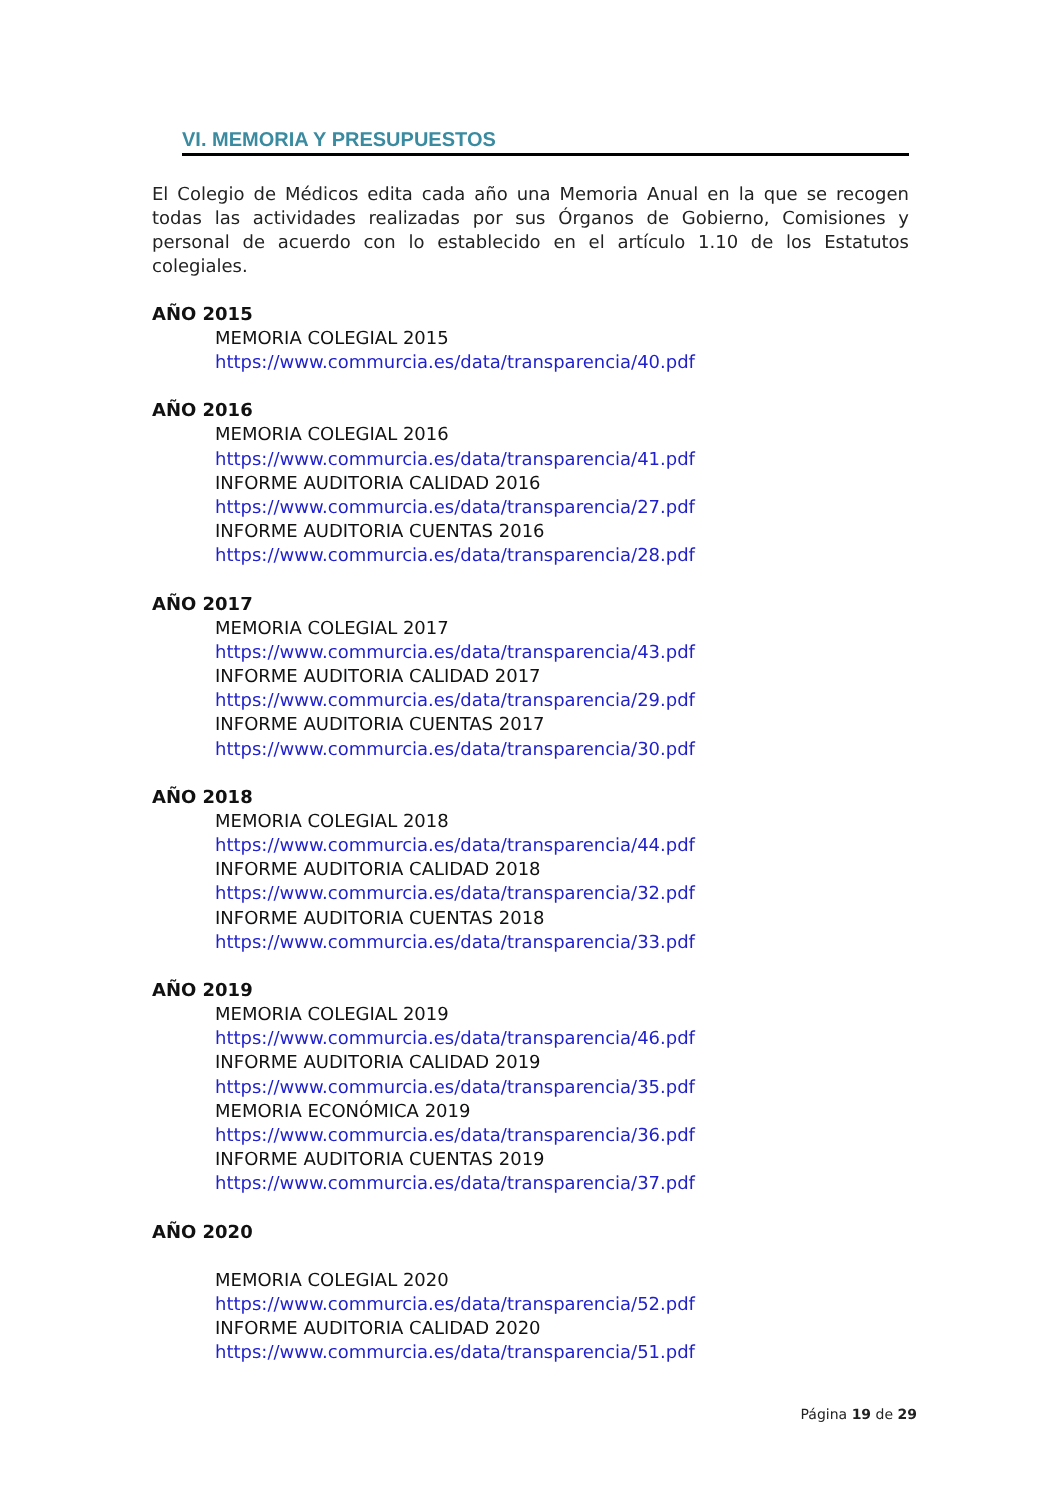VI. MEMORIA Y PRESUPUESTOS
El Colegio de Médicos edita cada año una Memoria Anual en la que se recogen todas las actividades realizadas por sus Órganos de Gobierno, Comisiones y personal de acuerdo con lo establecido en el artículo 1.10 de los Estatutos colegiales.
AÑO 2015
MEMORIA COLEGIAL 2015
https://www.commurcia.es/data/transparencia/40.pdf
AÑO 2016
MEMORIA COLEGIAL 2016
https://www.commurcia.es/data/transparencia/41.pdf
INFORME AUDITORIA CALIDAD 2016
https://www.commurcia.es/data/transparencia/27.pdf
INFORME AUDITORIA CUENTAS 2016
https://www.commurcia.es/data/transparencia/28.pdf
AÑO 2017
MEMORIA COLEGIAL 2017
https://www.commurcia.es/data/transparencia/43.pdf
INFORME AUDITORIA CALIDAD 2017
https://www.commurcia.es/data/transparencia/29.pdf
INFORME AUDITORIA CUENTAS 2017
https://www.commurcia.es/data/transparencia/30.pdf
AÑO 2018
MEMORIA COLEGIAL 2018
https://www.commurcia.es/data/transparencia/44.pdf
INFORME AUDITORIA CALIDAD 2018
https://www.commurcia.es/data/transparencia/32.pdf
INFORME AUDITORIA CUENTAS 2018
https://www.commurcia.es/data/transparencia/33.pdf
AÑO 2019
MEMORIA COLEGIAL 2019
https://www.commurcia.es/data/transparencia/46.pdf
INFORME AUDITORIA CALIDAD 2019
https://www.commurcia.es/data/transparencia/35.pdf
MEMORIA ECONÓMICA 2019
https://www.commurcia.es/data/transparencia/36.pdf
INFORME AUDITORIA CUENTAS 2019
https://www.commurcia.es/data/transparencia/37.pdf
AÑO 2020
MEMORIA COLEGIAL 2020
https://www.commurcia.es/data/transparencia/52.pdf
INFORME AUDITORIA CALIDAD 2020
https://www.commurcia.es/data/transparencia/51.pdf
Página 19 de 29